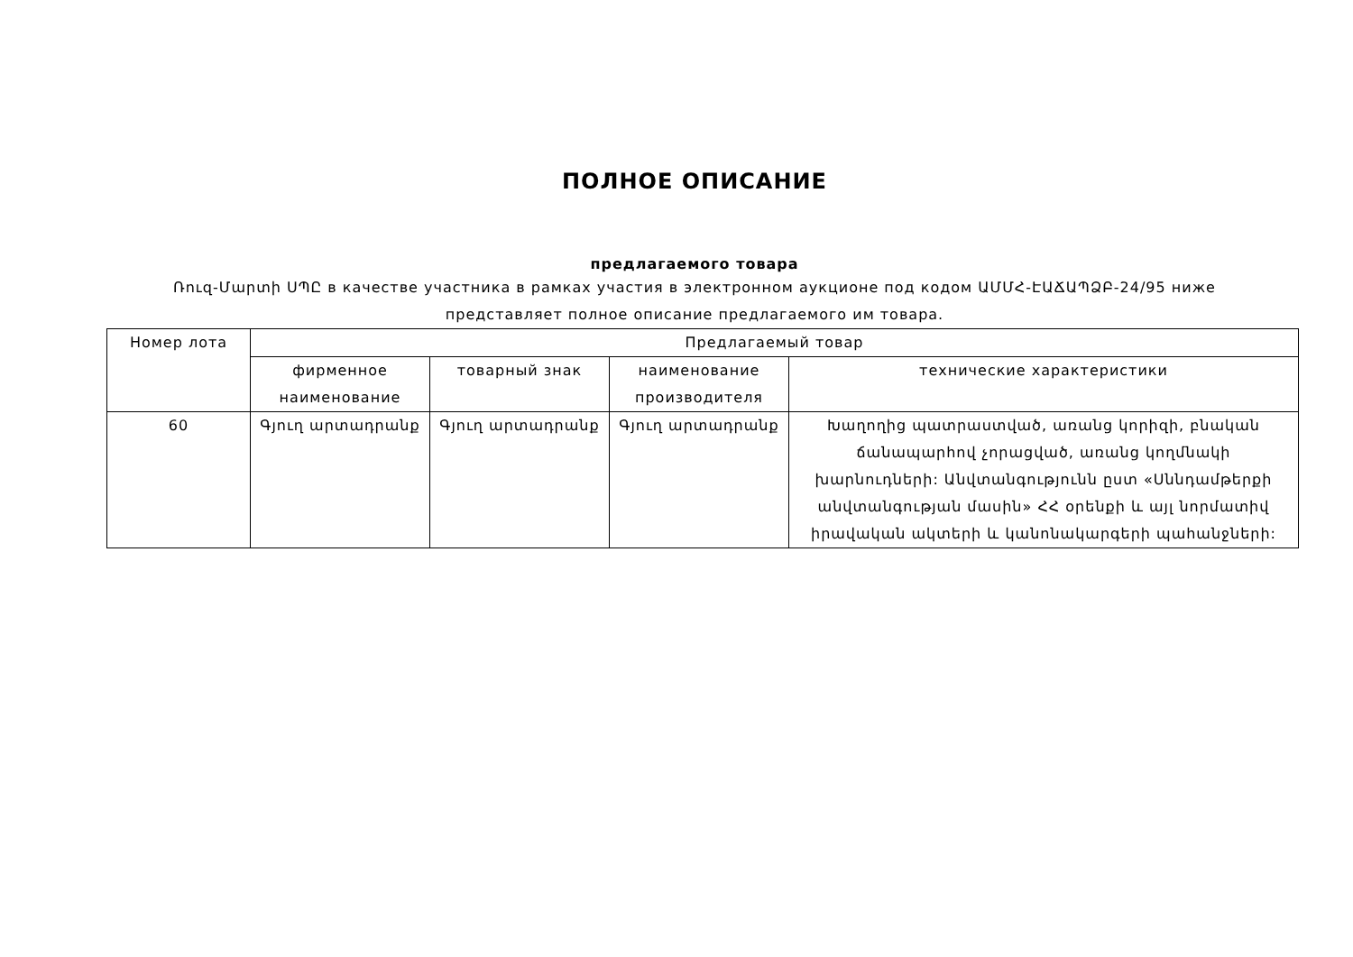ПОЛНОЕ ОПИСАНИЕ
предлагаемого товара
Ռուզ-Մարտի ՍՊԸ в качестве участника в рамках участия в электронном аукционе под кодом ԱՄՄՀ-ԷԱՃԱՊՁԲ-24/95 ниже представляет полное описание предлагаемого им товара.
| Номер лота | Предлагаемый товар | | | |
| --- | --- | --- | --- | --- |
| | фирменное наименование | товарный знак | наименование производителя | технические характеристики |
| 60 | Գյուղ արտադրանք | Գյուղ արտադրանք | Գյուղ արտադրանք | Խաղողից պատրաստված, առանց կորիզի, բնական ճանապարհով չորացված, առանց կողմնակի խարնուդների: Անվտանգությունն ըստ «Սննդամթերքի անվտանգության մասին» ՀՀ օրենքի և այլ նորմատիվ իրավական ակտերի և կանոնակարգերի պահանջների: |